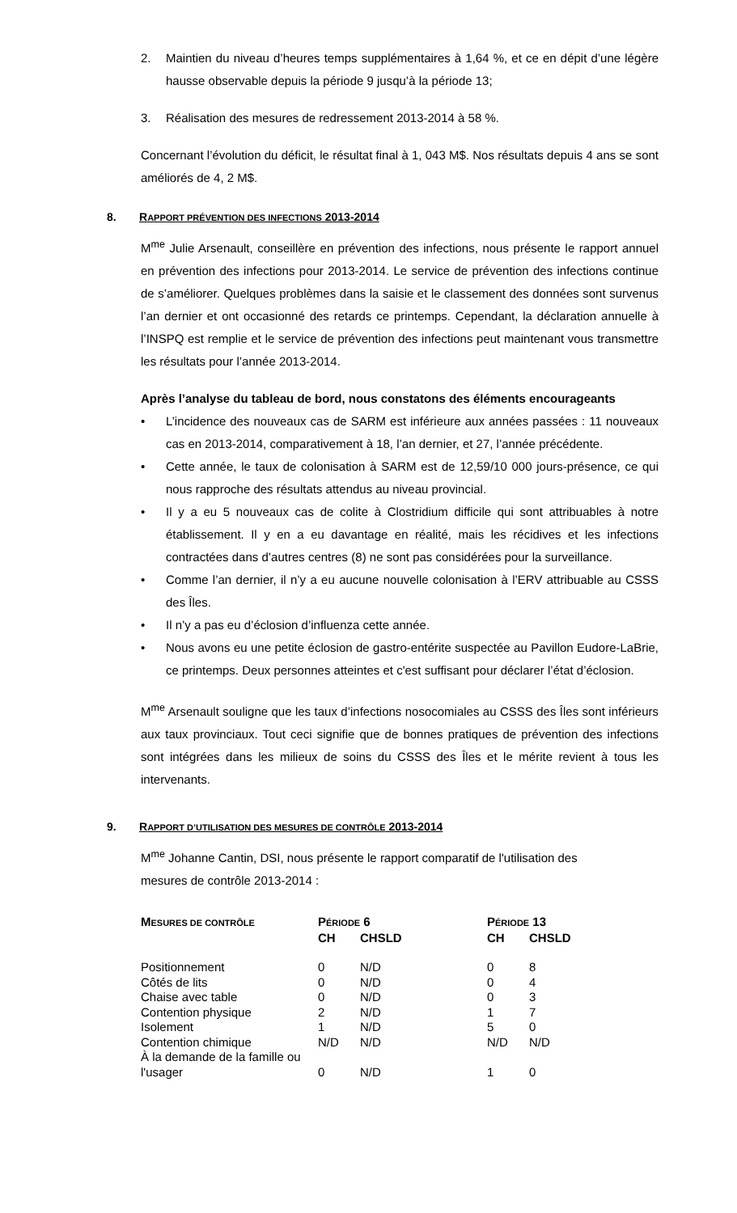2. Maintien du niveau d’heures temps supplémentaires à 1,64 %, et ce en dépit d’une légère hausse observable depuis la période 9 jusqu’à la période 13;
3. Réalisation des mesures de redressement 2013-2014 à 58 %.
Concernant l’évolution du déficit, le résultat final à 1, 043 M$. Nos résultats depuis 4 ans se sont améliorés de 4, 2 M$.
8. RAPPORT PRÉVENTION DES INFECTIONS 2013-2014
M<sup>me</sup> Julie Arsenault, conseillère en prévention des infections, nous présente le rapport annuel en prévention des infections pour 2013-2014. Le service de prévention des infections continue de s’améliorer. Quelques problèmes dans la saisie et le classement des données sont survenus l’an dernier et ont occasionné des retards ce printemps. Cependant, la déclaration annuelle à l’INSPQ est remplie et le service de prévention des infections peut maintenant vous transmettre les résultats pour l’année 2013-2014.
Après l’analyse du tableau de bord, nous constatons des éléments encourageants
• L’incidence des nouveaux cas de SARM est inférieure aux années passées : 11 nouveaux cas en 2013-2014, comparativement à 18, l’an dernier, et 27, l’année précédente.
• Cette année, le taux de colonisation à SARM est de 12,59/10 000 jours-présence, ce qui nous rapproche des résultats attendus au niveau provincial.
• Il y a eu 5 nouveaux cas de colite à Clostridium difficile qui sont attribuables à notre établissement. Il y en a eu davantage en réalité, mais les récidives et les infections contractées dans d’autres centres (8) ne sont pas considérées pour la surveillance.
• Comme l’an dernier, il n’y a eu aucune nouvelle colonisation à l’ERV attribuable au CSSS des Îles.
• Il n’y a pas eu d’éclosion d’influenza cette année.
• Nous avons eu une petite éclosion de gastro-entérite suspectée au Pavillon Eudore-LaBrie, ce printemps. Deux personnes atteintes et c'est suffisant pour déclarer l’état d’éclosion.
M<sup>me</sup> Arsenault souligne que les taux d’infections nosocomiales au CSSS des Îles sont inférieurs aux taux provinciaux. Tout ceci signifie que de bonnes pratiques de prévention des infections sont intégrées dans les milieux de soins du CSSS des Îles et le mérite revient à tous les intervenants.
9. RAPPORT D’UTILISATION DES MESURES DE CONTRÔLE 2013-2014
M<sup>me</sup> Johanne Cantin, DSI, nous présente le rapport comparatif de l'utilisation des mesures de contrôle 2013-2014 :
| M ESURES DE CONTRÔLE | P ÉRIODE 6 | | P ÉRIODE 13 | |
| --- | --- | --- | --- | --- |
| | CH | CHSLD | CH | CHSLD |
| Positionnement | 0 | N/D | 0 | 8 |
| Côtés de lits | 0 | N/D | 0 | 4 |
| Chaise avec table | 0 | N/D | 0 | 3 |
| Contention physique | 2 | N/D | 1 | 7 |
| Isolement | 1 | N/D | 5 | 0 |
| Contention chimique | N/D | N/D | N/D | N/D |
| À la demande de la famille ou l'usager | 0 | N/D | 1 | 0 |